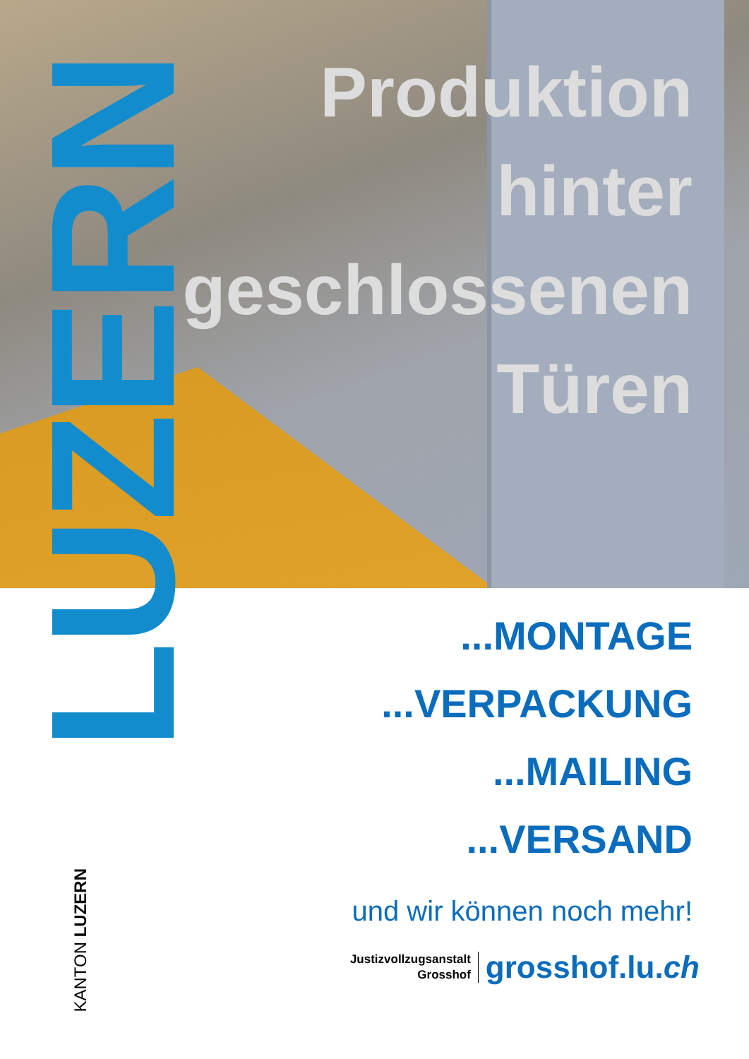LUZERN
Produktion
hinter
geschlossenen
Türen
...MONTAGE
...VERPACKUNG
...MAILING
...VERSAND
und wir können noch mehr!
Justizvollzugsanstalt
Grosshof
grosshof.lu.ch
KANTON LUZERN